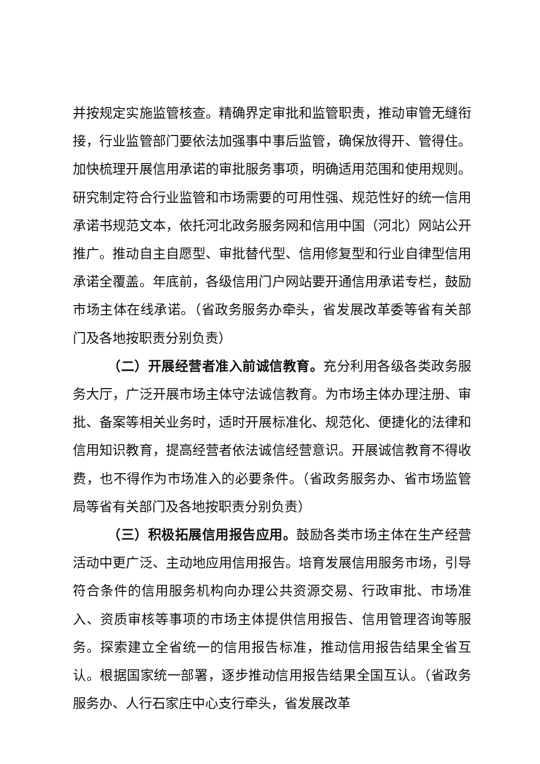并按规定实施监管核查。精确界定审批和监管职责，推动审管无缝衔接，行业监管部门要依法加强事中事后监管，确保放得开、管得住。加快梳理开展信用承诺的审批服务事项，明确适用范围和使用规则。研究制定符合行业监管和市场需要的可用性强、规范性好的统一信用承诺书规范文本，依托河北政务服务网和信用中国（河北）网站公开推广。推动自主自愿型、审批替代型、信用修复型和行业自律型信用承诺全覆盖。年底前，各级信用门户网站要开通信用承诺专栏，鼓励市场主体在线承诺。（省政务服务办牵头，省发展改革委等省有关部门及各地按职责分别负责）
（二）开展经营者准入前诚信教育。充分利用各级各类政务服务大厅，广泛开展市场主体守法诚信教育。为市场主体办理注册、审批、备案等相关业务时，适时开展标准化、规范化、便捷化的法律和信用知识教育，提高经营者依法诚信经营意识。开展诚信教育不得收费，也不得作为市场准入的必要条件。（省政务服务办、省市场监管局等省有关部门及各地按职责分别负责）
（三）积极拓展信用报告应用。鼓励各类市场主体在生产经营活动中更广泛、主动地应用信用报告。培育发展信用服务市场，引导符合条件的信用服务机构向办理公共资源交易、行政审批、市场准入、资质审核等事项的市场主体提供信用报告、信用管理咨询等服务。探索建立全省统一的信用报告标准，推动信用报告结果全省互认。根据国家统一部署，逐步推动信用报告结果全国互认。（省政务服务办、人行石家庄中心支行牵头，省发展改革